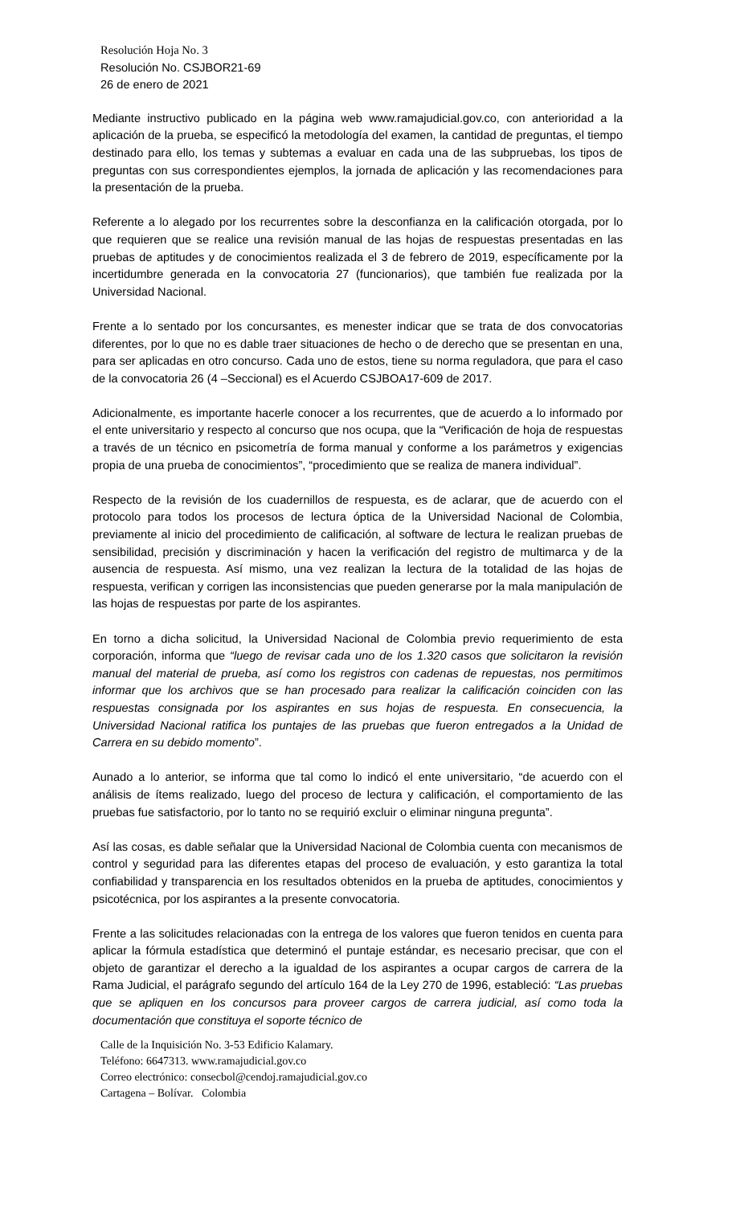Resolución Hoja No. 3
Resolución No. CSJBOR21-69
26 de enero de 2021
Mediante instructivo publicado en la página web www.ramajudicial.gov.co, con anterioridad a la aplicación de la prueba, se especificó la metodología del examen, la cantidad de preguntas, el tiempo destinado para ello, los temas y subtemas a evaluar en cada una de las subpruebas, los tipos de preguntas con sus correspondientes ejemplos, la jornada de aplicación y las recomendaciones para la presentación de la prueba.
Referente a lo alegado por los recurrentes sobre la desconfianza en la calificación otorgada, por lo que requieren que se realice una revisión manual de las hojas de respuestas presentadas en las pruebas de aptitudes y de conocimientos realizada el 3 de febrero de 2019, específicamente por la incertidumbre generada en la convocatoria 27 (funcionarios), que también fue realizada por la Universidad Nacional.
Frente a lo sentado por los concursantes, es menester indicar que se trata de dos convocatorias diferentes, por lo que no es dable traer situaciones de hecho o de derecho que se presentan en una, para ser aplicadas en otro concurso. Cada uno de estos, tiene su norma reguladora, que para el caso de la convocatoria 26 (4 –Seccional) es el Acuerdo CSJBOA17-609 de 2017.
Adicionalmente, es importante hacerle conocer a los recurrentes, que de acuerdo a lo informado por el ente universitario y respecto al concurso que nos ocupa, que la “Verificación de hoja de respuestas a través de un técnico en psicometría de forma manual y conforme a los parámetros y exigencias propia de una prueba de conocimientos”, “procedimiento que se realiza de manera individual”.
Respecto de la revisión de los cuadernillos de respuesta, es de aclarar, que de acuerdo con el protocolo para todos los procesos de lectura óptica de la Universidad Nacional de Colombia, previamente al inicio del procedimiento de calificación, al software de lectura le realizan pruebas de sensibilidad, precisión y discriminación y hacen la verificación del registro de multimarca y de la ausencia de respuesta. Así mismo, una vez realizan la lectura de la totalidad de las hojas de respuesta, verifican y corrigen las inconsistencias que pueden generarse por la mala manipulación de las hojas de respuestas por parte de los aspirantes.
En torno a dicha solicitud, la Universidad Nacional de Colombia previo requerimiento de esta corporación, informa que “luego de revisar cada uno de los 1.320 casos que solicitaron la revisión manual del material de prueba, así como los registros con cadenas de repuestas, nos permitimos informar que los archivos que se han procesado para realizar la calificación coinciden con las respuestas consignada por los aspirantes en sus hojas de respuesta. En consecuencia, la Universidad Nacional ratifica los puntajes de las pruebas que fueron entregados a la Unidad de Carrera en su debido momento”.
Aunado a lo anterior, se informa que tal como lo indicó el ente universitario, “de acuerdo con el análisis de ítems realizado, luego del proceso de lectura y calificación, el comportamiento de las pruebas fue satisfactorio, por lo tanto no se requirió excluir o eliminar ninguna pregunta”.
Así las cosas, es dable señalar que la Universidad Nacional de Colombia cuenta con mecanismos de control y seguridad para las diferentes etapas del proceso de evaluación, y esto garantiza la total confiabilidad y transparencia en los resultados obtenidos en la prueba de aptitudes, conocimientos y psicotécnica, por los aspirantes a la presente convocatoria.
Frente a las solicitudes relacionadas con la entrega de los valores que fueron tenidos en cuenta para aplicar la fórmula estadística que determinó el puntaje estándar, es necesario precisar, que con el objeto de garantizar el derecho a la igualdad de los aspirantes a ocupar cargos de carrera de la Rama Judicial, el parágrafo segundo del artículo 164 de la Ley 270 de 1996, estableció: “Las pruebas que se apliquen en los concursos para proveer cargos de carrera judicial, así como toda la documentación que constituya el soporte técnico de
Calle de la Inquisición No. 3-53 Edificio Kalamary.
Teléfono: 6647313. www.ramajudicial.gov.co
Correo electrónico: consecbol@cendoj.ramajudicial.gov.co
Cartagena – Bolívar. Colombia